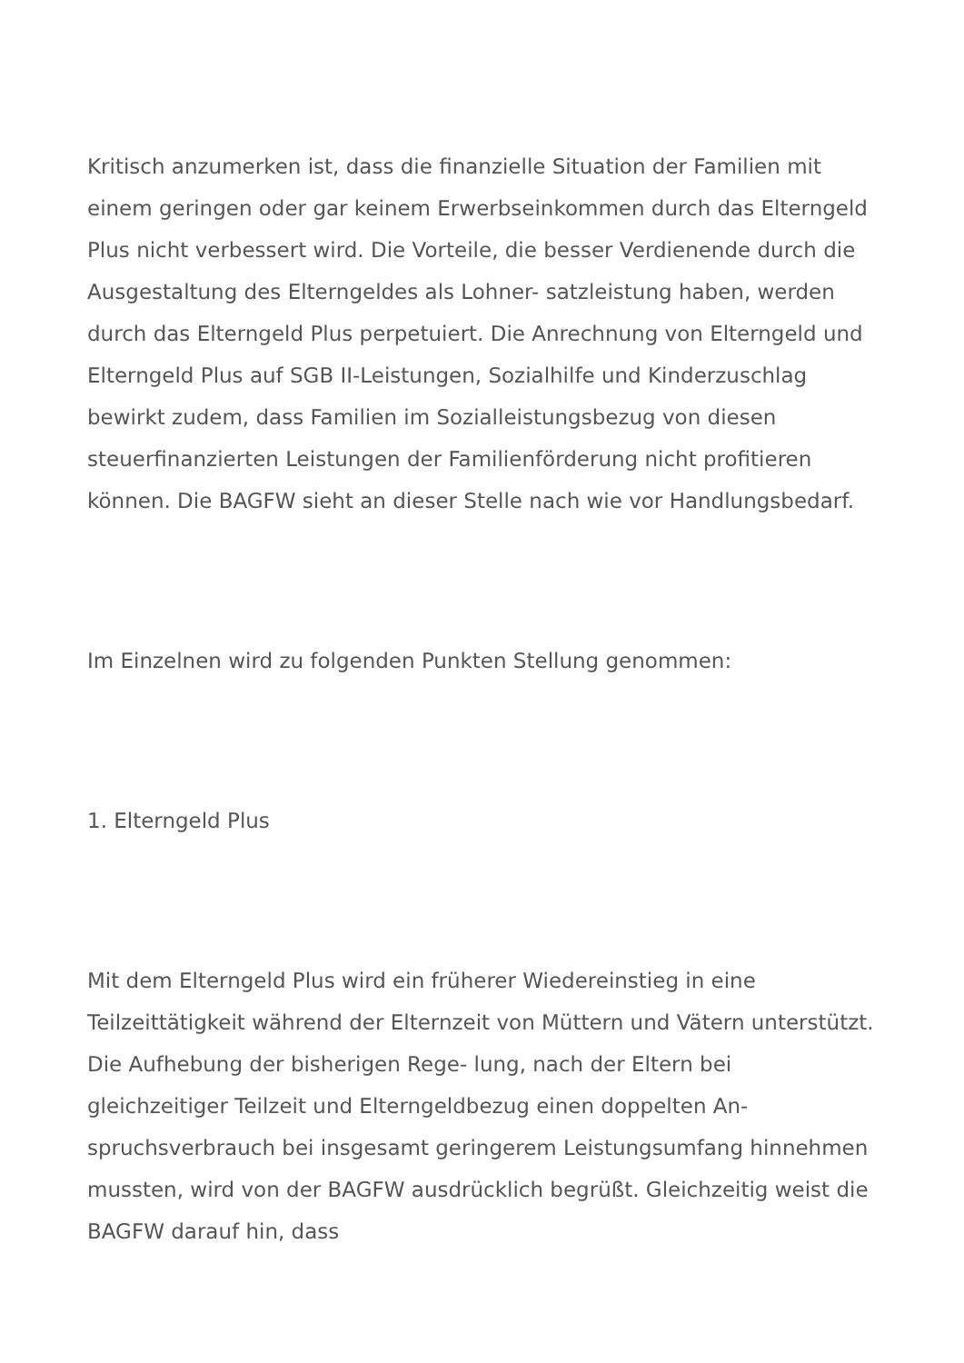Kritisch anzumerken ist, dass die finanzielle Situation der Familien mit einem geringen oder gar keinem Erwerbseinkommen durch das Elterngeld Plus nicht verbessert wird. Die Vorteile, die besser Verdienende durch die Ausgestaltung des Elterngeldes als Lohner- satzleistung haben, werden durch das Elterngeld Plus perpetuiert. Die Anrechnung von Elterngeld und Elterngeld Plus auf SGB II-Leistungen, Sozialhilfe und Kinderzuschlag bewirkt zudem, dass Familien im Sozialleistungsbezug von diesen steuerfinanzierten Leistungen der Familienförderung nicht profitieren können. Die BAGFW sieht an dieser Stelle nach wie vor Handlungsbedarf.
Im Einzelnen wird zu folgenden Punkten Stellung genommen:
1. Elterngeld Plus
Mit dem Elterngeld Plus wird ein früherer Wiedereinstieg in eine Teilzeittätigkeit während der Elternzeit von Müttern und Vätern unterstützt. Die Aufhebung der bisherigen Rege- lung, nach der Eltern bei gleichzeitiger Teilzeit und Elterngeldbezug einen doppelten An- spruchsverbrauch bei insgesamt geringerem Leistungsumfang hinnehmen mussten, wird von der BAGFW ausdrücklich begrüßt. Gleichzeitig weist die BAGFW darauf hin, dass